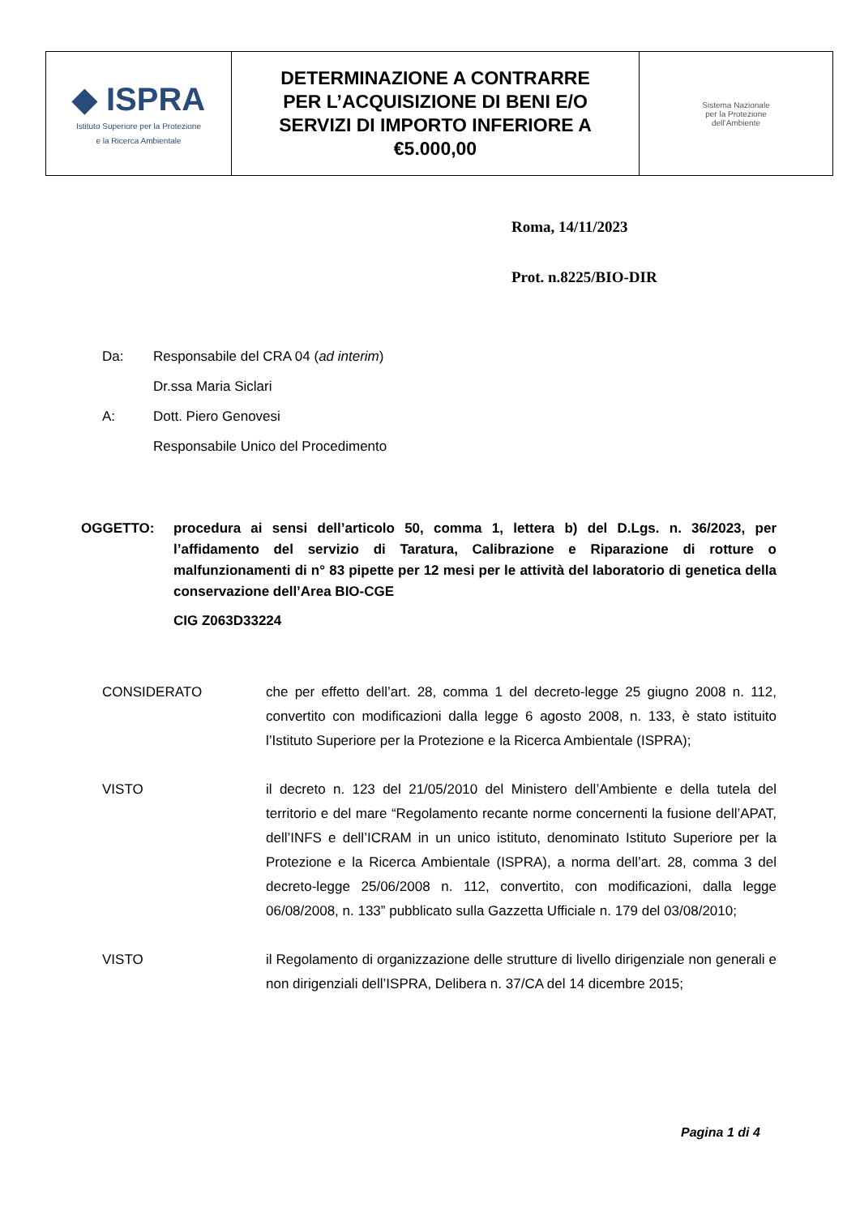| ◆ ISPRA Istituto Superiore per la Protezione e la Ricerca Ambientale | DETERMINAZIONE A CONTRARRE PER L’ACQUISIZIONE DI BENI E/O SERVIZI DI IMPORTO INFERIORE A €5.000,00 | Sistema Nazionale per la Protezione dell’Ambiente |
Roma, 14/11/2023
Prot. n.8225/BIO-DIR
Da: Responsabile del CRA 04 (ad interim)
Dr.ssa Maria Siclari
A: Dott. Piero Genovesi
Responsabile Unico del Procedimento
OGGETTO: procedura ai sensi dell’articolo 50, comma 1, lettera b) del D.Lgs. n. 36/2023, per l’affidamento del servizio di Taratura, Calibrazione e Riparazione di rotture o malfunzionamenti di n° 83 pipette per 12 mesi per le attività del laboratorio di genetica della conservazione dell’Area BIO-CGE
CIG Z063D33224
CONSIDERATO che per effetto dell’art. 28, comma 1 del decreto-legge 25 giugno 2008 n. 112, convertito con modificazioni dalla legge 6 agosto 2008, n. 133, è stato istituito l’Istituto Superiore per la Protezione e la Ricerca Ambientale (ISPRA);
VISTO il decreto n. 123 del 21/05/2010 del Ministero dell’Ambiente e della tutela del territorio e del mare “Regolamento recante norme concernenti la fusione dell’APAT, dell’INFS e dell’ICRAM in un unico istituto, denominato Istituto Superiore per la Protezione e la Ricerca Ambientale (ISPRA), a norma dell’art. 28, comma 3 del decreto-legge 25/06/2008 n. 112, convertito, con modificazioni, dalla legge 06/08/2008, n. 133” pubblicato sulla Gazzetta Ufficiale n. 179 del 03/08/2010;
VISTO il Regolamento di organizzazione delle strutture di livello dirigenziale non generali e non dirigenziali dell’ISPRA, Delibera n. 37/CA del 14 dicembre 2015;
Pagina 1 di 4